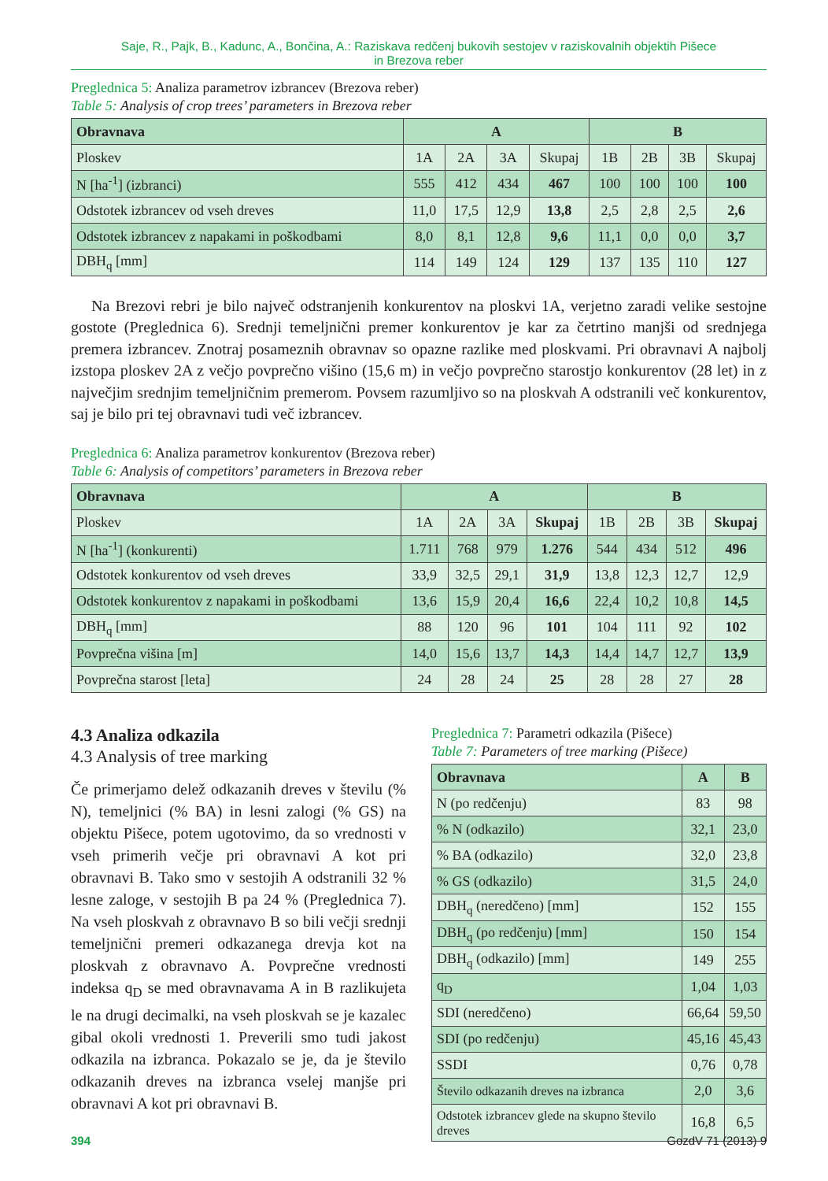Saje, R., Pajk, B., Kadunc, A., Bončina, A.: Raziskava redčenj bukovih sestojev v raziskovalnih objektih Pišece
in Brezova reber
Preglednica 5: Analiza parametrov izbrancev (Brezova reber)
Table 5: Analysis of crop trees’ parameters in Brezova reber
| Obravnava | A | | | | B | | | |
| --- | --- | --- | --- | --- | --- | --- | --- | --- |
| Ploskev | 1A | 2A | 3A | Skupaj | 1B | 2B | 3B | Skupaj |
| N [ha<sup>-1</sup>] (izbranci) | 555 | 412 | 434 | 467 | 100 | 100 | 100 | 100 |
| Odstotek izbrancev od vseh dreves | 11,0 | 17,5 | 12,9 | 13,8 | 2,5 | 2,8 | 2,5 | 2,6 |
| Odstotek izbrancev z napakami in poškodbami | 8,0 | 8,1 | 12,8 | 9,6 | 11,1 | 0,0 | 0,0 | 3,7 |
| DBH<sub>q</sub> [mm] | 114 | 149 | 124 | 129 | 137 | 135 | 110 | 127 |
Na Brezovi rebri je bilo največ odstranjenih konkurentov na ploskvi 1A, verjetno zaradi velike sestojne gostote (Preglednica 6). Srednji temeljnični premer konkurentov je kar za četrtino manjši od srednjega premera izbrancev. Znotraj posameznih obravnav so opazne razlike med ploskvami. Pri obravnavi A najbolj izstopa ploskev 2A z večjo povprečno višino (15,6 m) in večjo povprečno starostjo konkurentov (28 let) in z največjim srednjim temeljničnim premerom. Povsem razumljivo so na ploskvah A odstranili več konkurentov, saj je bilo pri tej obravnavi tudi več izbrancev.
Preglednica 6: Analiza parametrov konkurentov (Brezova reber)
Table 6: Analysis of competitors’ parameters in Brezova reber
| Obravnava | A | | | | B | | | |
| --- | --- | --- | --- | --- | --- | --- | --- | --- |
| Ploskev | 1A | 2A | 3A | Skupaj | 1B | 2B | 3B | Skupaj |
| N [ha<sup>-1</sup>] (konkurenti) | 1.711 | 768 | 979 | 1.276 | 544 | 434 | 512 | 496 |
| Odstotek konkurentov od vseh dreves | 33,9 | 32,5 | 29,1 | 31,9 | 13,8 | 12,3 | 12,7 | 12,9 |
| Odstotek konkurentov z napakami in poškodbami | 13,6 | 15,9 | 20,4 | 16,6 | 22,4 | 10,2 | 10,8 | 14,5 |
| DBH<sub>q</sub> [mm] | 88 | 120 | 96 | 101 | 104 | 111 | 92 | 102 |
| Povprečna višina [m] | 14,0 | 15,6 | 13,7 | 14,3 | 14,4 | 14,7 | 12,7 | 13,9 |
| Povprečna starost [leta] | 24 | 28 | 24 | 25 | 28 | 28 | 27 | 28 |
4.3 Analiza odkazila
4.3 Analysis of tree marking
Če primerjamo delež odkazanih dreves v številu (% N), temeljnici (% BA) in lesni zalogi (% GS) na objektu Pišece, potem ugotovimo, da so vrednosti v vseh primerih večje pri obravnavi A kot pri obravnavi B. Tako smo v sestojih A odstranili 32 % lesne zaloge, v sestojih B pa 24 % (Preglednica 7). Na vseh ploskvah z obravnavo B so bili večji srednji temeljnični premeri odkazanega drevja kot na ploskvah z obravnavo A. Povprečne vrednosti indeksa q<sub>D</sub> se med obravnavama A in B razlikujeta le na drugi decimalki, na vseh ploskvah se je kazalec gibal okoli vrednosti 1. Preverili smo tudi jakost odkazila na izbranca. Pokazalo se je, da je število odkazanih dreves na izbranca vselej manjše pri obravnavi A kot pri obravnavi B.
Preglednica 7: Parametri odkazila (Pišece)
Table 7: Parameters of tree marking (Pišece)
| Obravnava | A | B |
| --- | --- | --- |
| N (po redčenju) | 83 | 98 |
| % N (odkazilo) | 32,1 | 23,0 |
| % BA (odkazilo) | 32,0 | 23,8 |
| % GS (odkazilo) | 31,5 | 24,0 |
| DBH<sub>q</sub> (neredčeno) [mm] | 152 | 155 |
| DBH<sub>q</sub> (po redčenju) [mm] | 150 | 154 |
| DBH<sub>q</sub> (odkazilo) [mm] | 149 | 255 |
| q<sub>D</sub> | 1,04 | 1,03 |
| SDI (neredčeno) | 66,64 | 59,50 |
| SDI (po redčenju) | 45,16 | 45,43 |
| SSDI | 0,76 | 0,78 |
| Število odkazanih dreves na izbranca | 2,0 | 3,6 |
| Odstotek izbrancev glede na skupno število dreves | 16,8 | 6,5 |
394 GozdV 71 (2013) 9